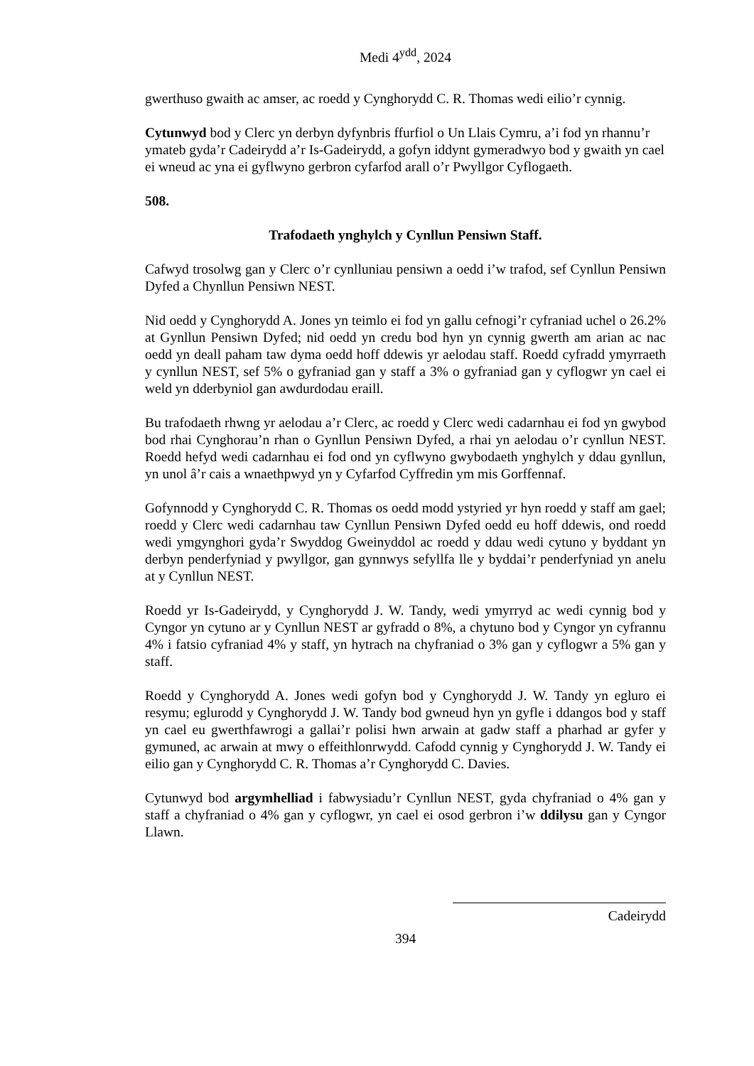Medi 4<sup>ydd</sup>, 2024
gwerthuso gwaith ac amser, ac roedd y Cynghorydd C. R. Thomas wedi eilio’r cynnig.
Cytunwyd bod y Clerc yn derbyn dyfynbris ffurfiol o Un Llais Cymru, a’i fod yn rhannu’r ymateb gyda’r Cadeirydd a’r Is-Gadeirydd, a gofyn iddynt gymeradwyo bod y gwaith yn cael ei wneud ac yna ei gyflwyno gerbron cyfarfod arall o’r Pwyllgor Cyflogaeth.
508.
Trafodaeth ynghylch y Cynllun Pensiwn Staff.
Cafwyd trosolwg gan y Clerc o’r cynlluniau pensiwn a oedd i’w trafod, sef Cynllun Pensiwn Dyfed a Chynllun Pensiwn NEST.
Nid oedd y Cynghorydd A. Jones yn teimlo ei fod yn gallu cefnogi’r cyfraniad uchel o 26.2% at Gynllun Pensiwn Dyfed; nid oedd yn credu bod hyn yn cynnig gwerth am arian ac nac oedd yn deall paham taw dyma oedd hoff ddewis yr aelodau staff. Roedd cyfradd ymyrraeth y cynllun NEST, sef 5% o gyfraniad gan y staff a 3% o gyfraniad gan y cyflogwr yn cael ei weld yn dderbyniol gan awdurdodau eraill.
Bu trafodaeth rhwng yr aelodau a’r Clerc, ac roedd y Clerc wedi cadarnhau ei fod yn gwybod bod rhai Cynghorau’n rhan o Gynllun Pensiwn Dyfed, a rhai yn aelodau o’r cynllun NEST. Roedd hefyd wedi cadarnhau ei fod ond yn cyflwyno gwybodaeth ynghylch y ddau gynllun, yn unol â’r cais a wnaethpwyd yn y Cyfarfod Cyffredin ym mis Gorffennaf.
Gofynnodd y Cynghorydd C. R. Thomas os oedd modd ystyried yr hyn roedd y staff am gael; roedd y Clerc wedi cadarnhau taw Cynllun Pensiwn Dyfed oedd eu hoff ddewis, ond roedd wedi ymgynghori gyda’r Swyddog Gweinyddol ac roedd y ddau wedi cytuno y byddant yn derbyn penderfyniad y pwyllgor, gan gynnwys sefyllfa lle y byddai’r penderfyniad yn anelu at y Cynllun NEST.
Roedd yr Is-Gadeirydd, y Cynghorydd J. W. Tandy, wedi ymyrryd ac wedi cynnig bod y Cyngor yn cytuno ar y Cynllun NEST ar gyfradd o 8%, a chytuno bod y Cyngor yn cyfrannu 4% i fatsio cyfraniad 4% y staff, yn hytrach na chyfraniad o 3% gan y cyflogwr a 5% gan y staff.
Roedd y Cynghorydd A. Jones wedi gofyn bod y Cynghorydd J. W. Tandy yn egluro ei resymu; eglurodd y Cynghorydd J. W. Tandy bod gwneud hyn yn gyfle i ddangos bod y staff yn cael eu gwerthfawrogi a gallai’r polisi hwn arwain at gadw staff a pharhad ar gyfer y gymuned, ac arwain at mwy o effeithlonrwydd. Cafodd cynnig y Cynghorydd J. W. Tandy ei eilio gan y Cynghorydd C. R. Thomas a’r Cynghorydd C. Davies.
Cytunwyd bod argymhelliad i fabwysiadu’r Cynllun NEST, gyda chyfraniad o 4% gan y staff a chyfraniad o 4% gan y cyflogwr, yn cael ei osod gerbron i’w ddilysu gan y Cyngor Llawn.
Cadeirydd
394